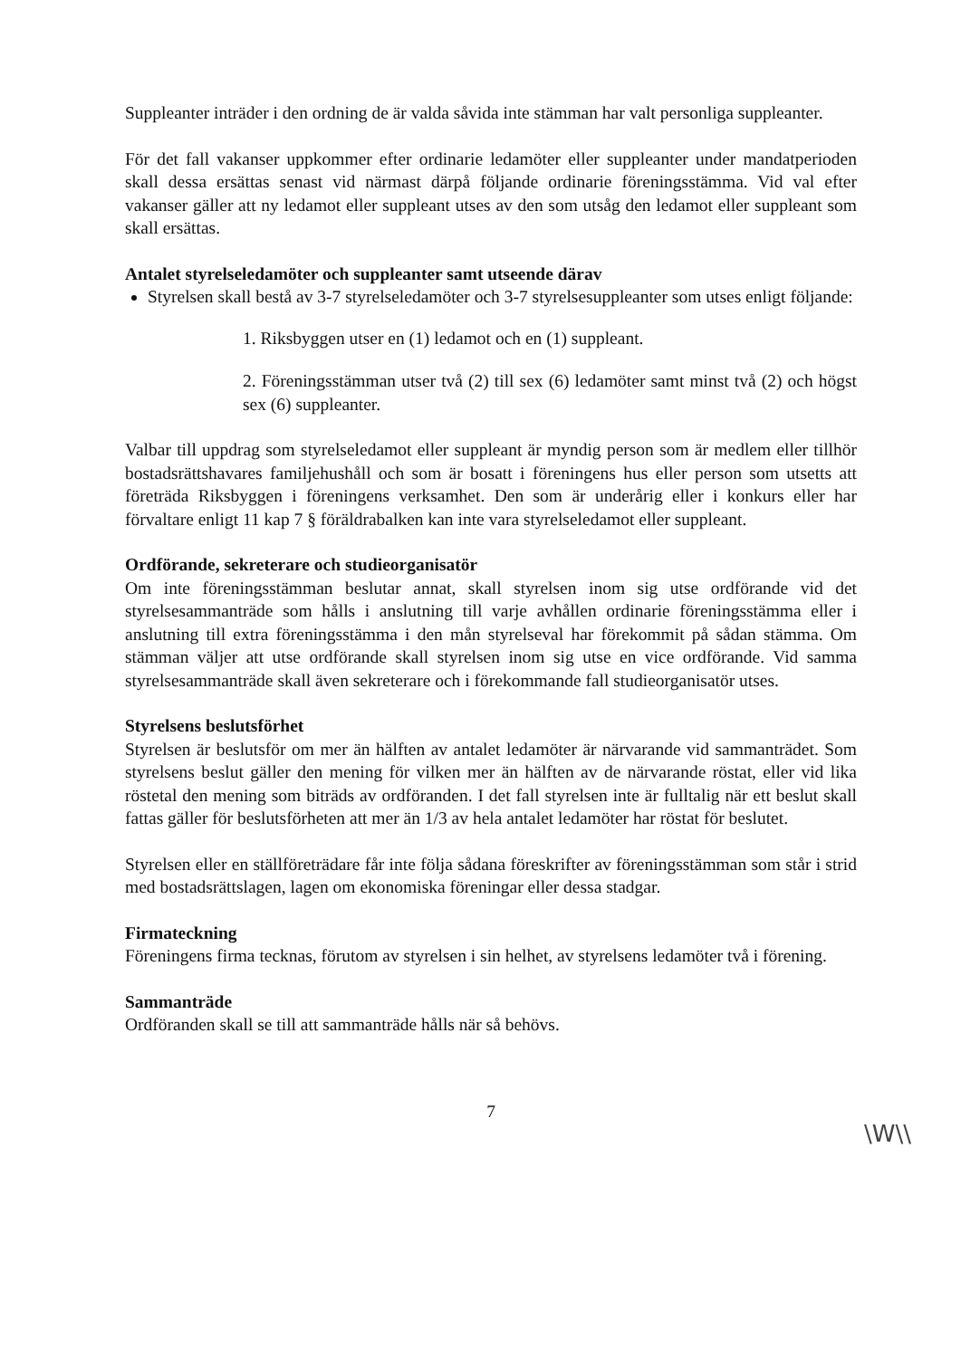Suppleanter inträder i den ordning de är valda såvida inte stämman har valt personliga suppleanter.
För det fall vakanser uppkommer efter ordinarie ledamöter eller suppleanter under mandatperioden skall dessa ersättas senast vid närmast därpå följande ordinarie föreningsstämma. Vid val efter vakanser gäller att ny ledamot eller suppleant utses av den som utsåg den ledamot eller suppleant som skall ersättas.
Antalet styrelseledamöter och suppleanter samt utseende därav
Styrelsen skall bestå av 3-7 styrelseledamöter och 3-7 styrelsesuppleanter som utses enligt följande:
1. Riksbyggen utser en (1) ledamot och en (1) suppleant.
2. Föreningsstämman utser två (2) till sex (6) ledamöter samt minst två (2) och högst sex (6) suppleanter.
Valbar till uppdrag som styrelseledamot eller suppleant är myndig person som är medlem eller tillhör bostadsrättshavares familjehushåll och som är bosatt i föreningens hus eller person som utsetts att företräda Riksbyggen i föreningens verksamhet. Den som är underårig eller i konkurs eller har förvaltare enligt 11 kap 7 § föräldrabalken kan inte vara styrelseledamot eller suppleant.
Ordförande, sekreterare och studieorganisatör
Om inte föreningsstämman beslutar annat, skall styrelsen inom sig utse ordförande vid det styrelsesammanträde som hålls i anslutning till varje avhållen ordinarie föreningsstämma eller i anslutning till extra föreningsstämma i den mån styrelseval har förekommit på sådan stämma. Om stämman väljer att utse ordförande skall styrelsen inom sig utse en vice ordförande. Vid samma styrelsesammanträde skall även sekreterare och i förekommande fall studieorganisatör utses.
Styrelsens beslutsförhet
Styrelsen är beslutsför om mer än hälften av antalet ledamöter är närvarande vid sammanträdet. Som styrelsens beslut gäller den mening för vilken mer än hälften av de närvarande röstat, eller vid lika röstetal den mening som biträds av ordföranden. I det fall styrelsen inte är fulltalig när ett beslut skall fattas gäller för beslutsförheten att mer än 1/3 av hela antalet ledamöter har röstat för beslutet.
Styrelsen eller en ställföreträdare får inte följa sådana föreskrifter av föreningsstämman som står i strid med bostadsrättslagen, lagen om ekonomiska föreningar eller dessa stadgar.
Firmateckning
Föreningens firma tecknas, förutom av styrelsen i sin helhet, av styrelsens ledamöter två i förening.
Sammanträde
Ordföranden skall se till att sammanträde hålls när så behövs.
7
\W\\